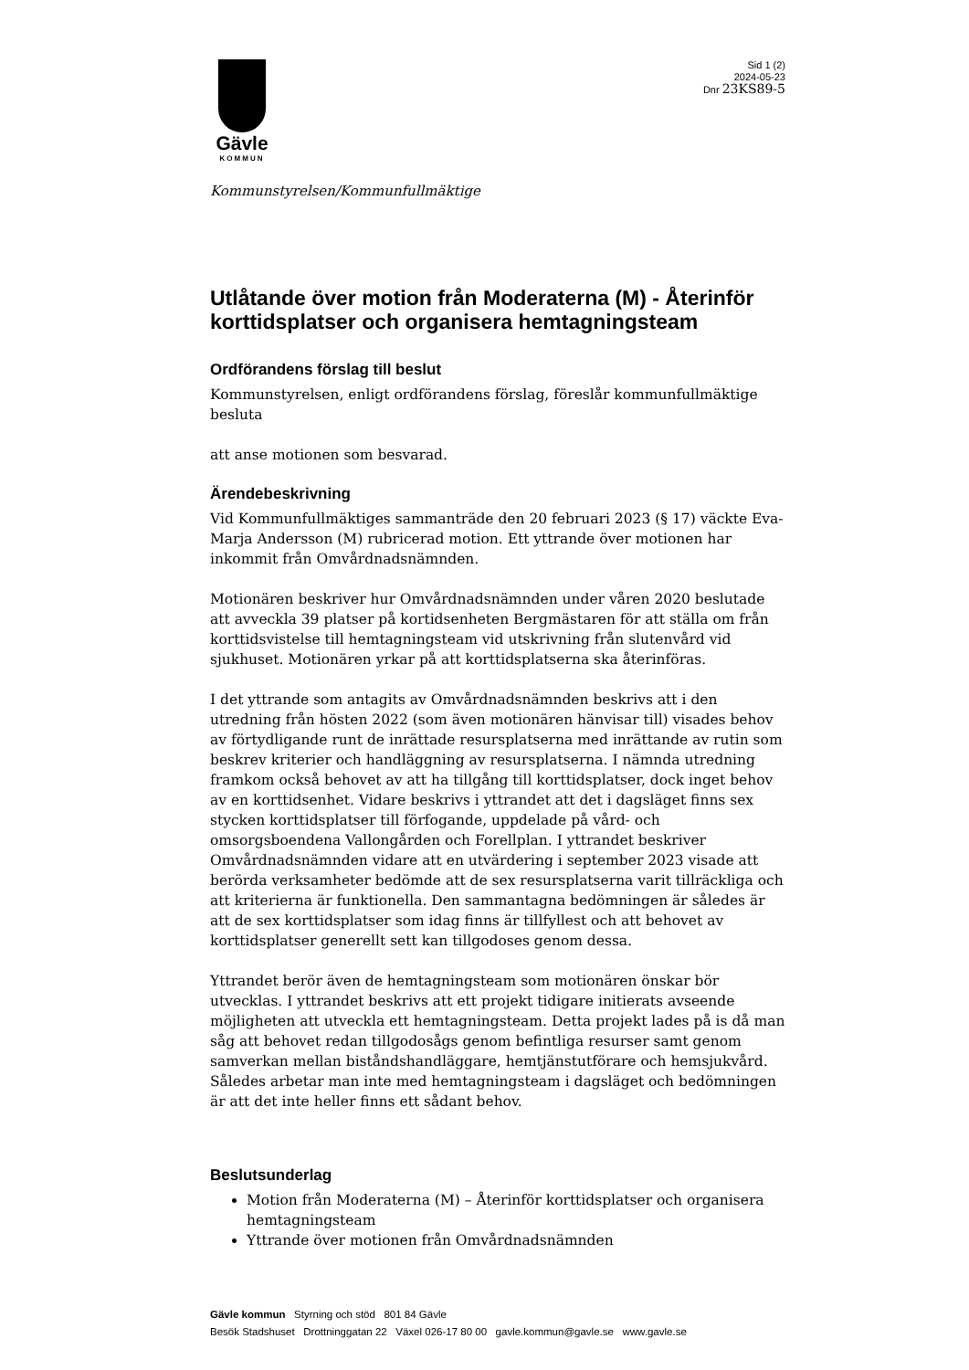Gävle
KOMMUN
Sid 1 (2)
2024-05-23
Dnr 23KS89-5
Kommunstyrelsen/Kommunfullmäktige
Utlåtande över motion från Moderaterna (M) - Återinför korttidsplatser och organisera hemtagningsteam
Ordförandens förslag till beslut
Kommunstyrelsen, enligt ordförandens förslag, föreslår kommunfullmäktige besluta
att anse motionen som besvarad.
Ärendebeskrivning
Vid Kommunfullmäktiges sammanträde den 20 februari 2023 (§ 17) väckte Eva-Marja Andersson (M) rubricerad motion. Ett yttrande över motionen har inkommit från Omvårdnadsnämnden.
Motionären beskriver hur Omvårdnadsnämnden under våren 2020 beslutade att avveckla 39 platser på kortidsenheten Bergmästaren för att ställa om från korttidsvistelse till hemtagningsteam vid utskrivning från slutenvård vid sjukhuset. Motionären yrkar på att korttidsplatserna ska återinföras.
I det yttrande som antagits av Omvårdnadsnämnden beskrivs att i den utredning från hösten 2022 (som även motionären hänvisar till) visades behov av förtydligande runt de inrättade resursplatserna med inrättande av rutin som beskrev kriterier och handläggning av resursplatserna. I nämnda utredning framkom också behovet av att ha tillgång till korttidsplatser, dock inget behov av en korttidsenhet. Vidare beskrivs i yttrandet att det i dagsläget finns sex stycken korttidsplatser till förfogande, uppdelade på vård- och omsorgsboendena Vallongården och Forellplan. I yttrandet beskriver Omvårdnadsnämnden vidare att en utvärdering i september 2023 visade att berörda verksamheter bedömde att de sex resursplatserna varit tillräckliga och att kriterierna är funktionella. Den sammantagna bedömningen är således är att de sex korttidsplatser som idag finns är tillfyllest och att behovet av korttidsplatser generellt sett kan tillgodoses genom dessa.
Yttrandet berör även de hemtagningsteam som motionären önskar bör utvecklas. I yttrandet beskrivs att ett projekt tidigare initierats avseende möjligheten att utveckla ett hemtagningsteam. Detta projekt lades på is då man såg att behovet redan tillgodosågs genom befintliga resurser samt genom samverkan mellan biståndshandläggare, hemtjänstutförare och hemsjukvård. Således arbetar man inte med hemtagningsteam i dagsläget och bedömningen är att det inte heller finns ett sådant behov.
Beslutsunderlag
Motion från Moderaterna (M) – Återinför korttidsplatser och organisera hemtagningsteam
Yttrande över motionen från Omvårdnadsnämnden
Gävle kommun Styrning och stöd 801 84 Gävle
Besök Stadshuset Drottninggatan 22 Växel 026-17 80 00 gavle.kommun@gavle.se www.gavle.se